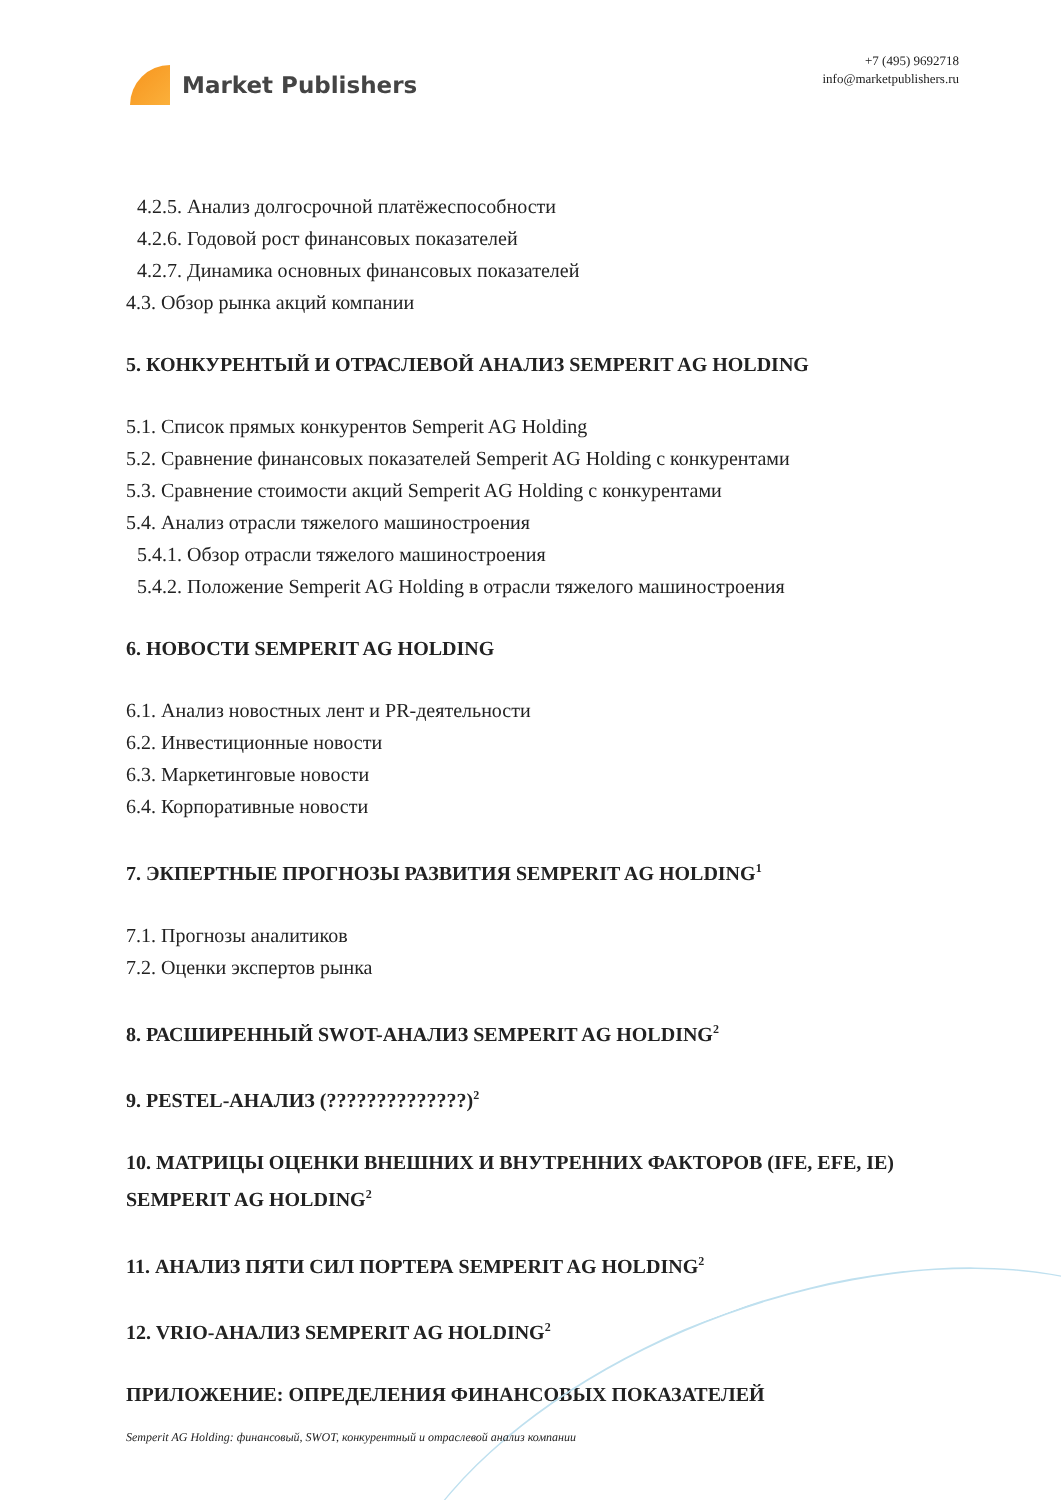Market Publishers
+7 (495) 9692718
info@marketpublishers.ru
4.2.5. Анализ долгосрочной платёжеспособности
4.2.6. Годовой рост финансовых показателей
4.2.7. Динамика основных финансовых показателей
4.3. Обзор рынка акций компании
5. КОНКУРЕНТЫЙ И ОТРАСЛЕВОЙ АНАЛИЗ SEMPERIT AG HOLDING
5.1. Список прямых конкурентов Semperit AG Holding
5.2. Сравнение финансовых показателей Semperit AG Holding с конкурентами
5.3. Сравнение стоимости акций Semperit AG Holding с конкурентами
5.4. Анализ отрасли тяжелого машиностроения
5.4.1. Обзор отрасли тяжелого машиностроения
5.4.2. Положение Semperit AG Holding в отрасли тяжелого машиностроения
6. НОВОСТИ SEMPERIT AG HOLDING
6.1. Анализ новостных лент и PR-деятельности
6.2. Инвестиционные новости
6.3. Маркетинговые новости
6.4. Корпоративные новости
7. ЭКПЕРТНЫЕ ПРОГНОЗЫ РАЗВИТИЯ SEMPERIT AG HOLDING<sup>1</sup>
7.1. Прогнозы аналитиков
7.2. Оценки экспертов рынка
8. РАСШИРЕННЫЙ SWOT-АНАЛИЗ SEMPERIT AG HOLDING<sup>2</sup>
9. PESTEL-АНАЛИЗ (??????????????)<sup>2</sup>
10. МАТРИЦЫ ОЦЕНКИ ВНЕШНИХ И ВНУТРЕННИХ ФАКТОРОВ (IFE, EFE, IE) SEMPERIT AG HOLDING<sup>2</sup>
11. АНАЛИЗ ПЯТИ СИЛ ПОРТЕРА SEMPERIT AG HOLDING<sup>2</sup>
12. VRIO-АНАЛИЗ SEMPERIT AG HOLDING<sup>2</sup>
ПРИЛОЖЕНИЕ: ОПРЕДЕЛЕНИЯ ФИНАНСОВЫХ ПОКАЗАТЕЛЕЙ
Semperit AG Holding: финансовый, SWOT, конкурентный и отраслевой анализ компании